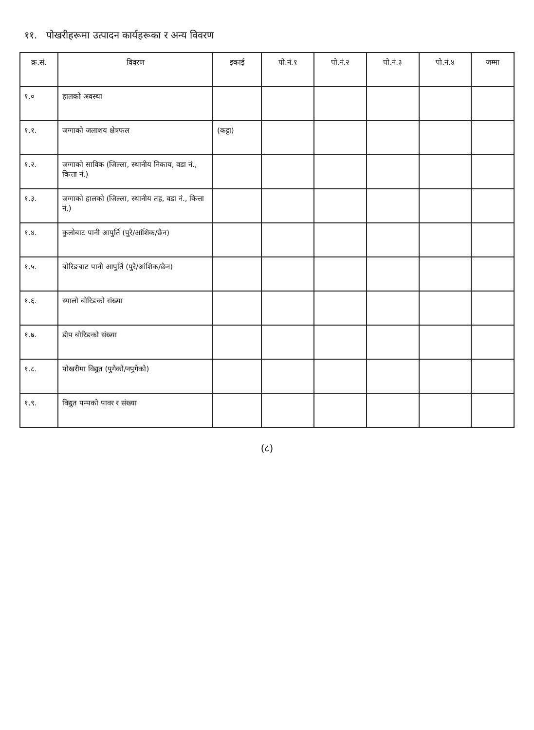११. पोखरीहरूमा उत्पादन कार्यहरूका र अन्य विवरण
| क्र.सं. | विवरण | इकाई | पो.नं.१ | पो.नं.२ | पो.नं.३ | पो.नं.४ | जम्मा |
| --- | --- | --- | --- | --- | --- | --- | --- |
| १.० | हालको अवस्था | | | | | | |
| १.१. | जग्गाको जलाशय क्षेत्रफल | (कट्ठा) | | | | | |
| १.२. | जग्गाको साविक (जिल्ला, स्थानीय निकाय, वडा नं., कित्ता नं.) | | | | | | |
| १.३. | जग्गाको हालको (जिल्ला, स्थानीय तह, वडा नं., कित्ता नं.) | | | | | | |
| १.४. | कुलोबाट पानी आपुर्ति (पुरै/आंशिक/छैन) | | | | | | |
| १.५. | बोरिङबाट पानी आपुर्ति (पुरै/आंशिक/छैन) | | | | | | |
| १.६. | स्यालो बोरिङको संख्या | | | | | | |
| १.७. | डीप बोरिङको संख्या | | | | | | |
| १.८. | पोखरीमा विद्युत (पुगेको/नपुगेको) | | | | | | |
| १.९. | विद्युत पम्पको पावर र संख्या | | | | | | |
(८)